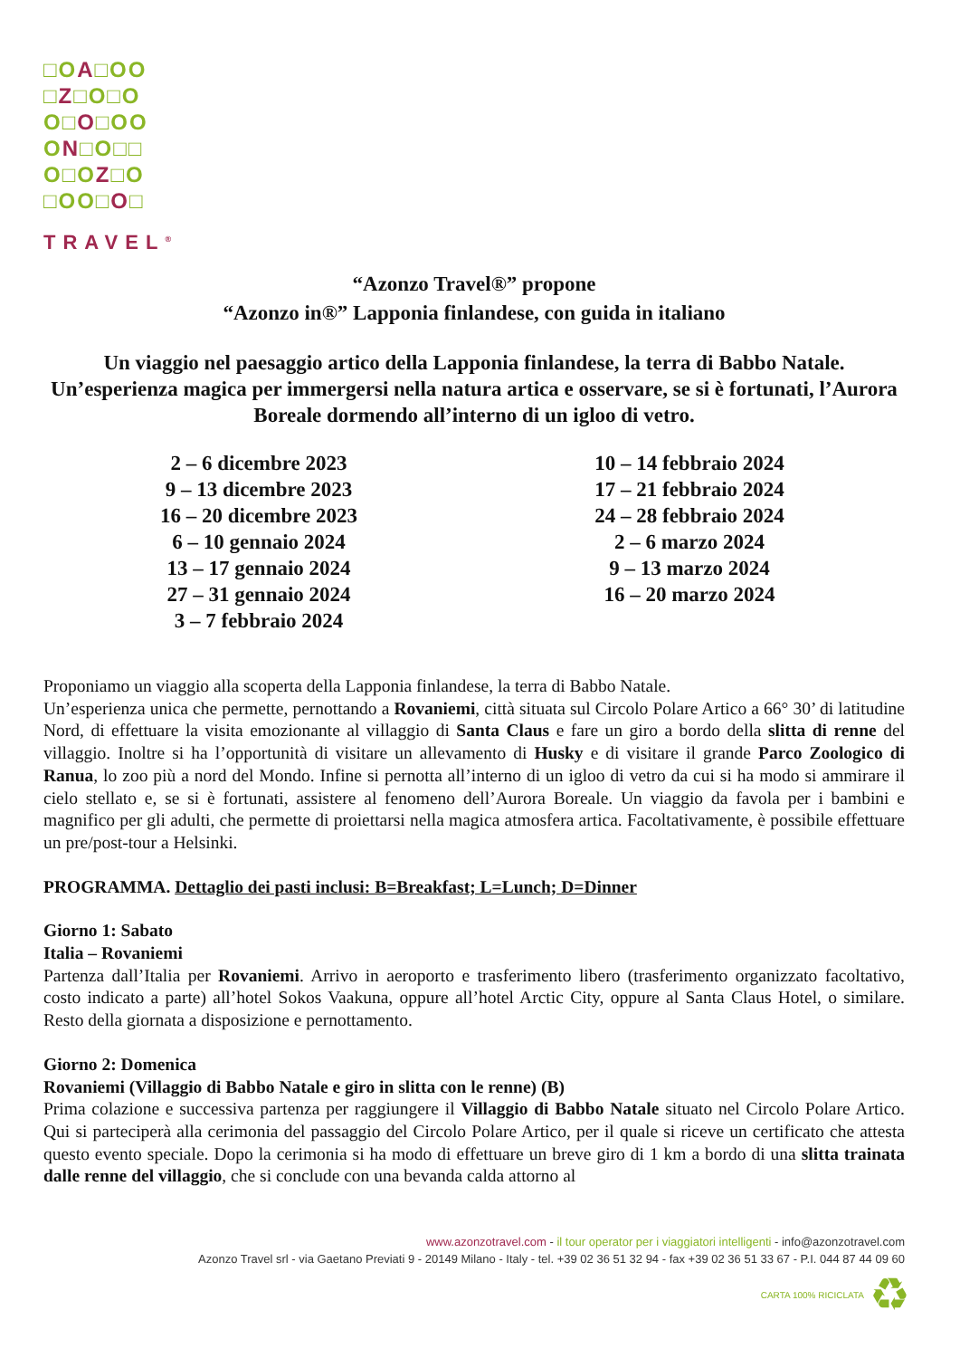□OA□OO
□Z□O□O
O□O□OO
ON□O□□
O□OZ□O
□OO□O□
TRAVEL<sup>®</sup>
“Azonzo Travel®” propone
“Azonzo in®” Lapponia finlandese, con guida in italiano
Un viaggio nel paesaggio artico della Lapponia finlandese, la terra di Babbo Natale.
Un’esperienza magica per immergersi nella natura artica e osservare, se si è fortunati, l’Aurora Boreale dormendo all’interno di un igloo di vetro.
2 – 6 dicembre 2023
9 – 13 dicembre 2023
16 – 20 dicembre 2023
6 – 10 gennaio 2024
13 – 17 gennaio 2024
27 – 31 gennaio 2024
3 – 7 febbraio 2024
10 – 14 febbraio 2024
17 – 21 febbraio 2024
24 – 28 febbraio 2024
2 – 6 marzo 2024
9 – 13 marzo 2024
16 – 20 marzo 2024
Proponiamo un viaggio alla scoperta della Lapponia finlandese, la terra di Babbo Natale.
Un’esperienza unica che permette, pernottando a Rovaniemi, città situata sul Circolo Polare Artico a 66° 30’ di latitudine Nord, di effettuare la visita emozionante al villaggio di Santa Claus e fare un giro a bordo della slitta di renne del villaggio. Inoltre si ha l’opportunità di visitare un allevamento di Husky e di visitare il grande Parco Zoologico di Ranua, lo zoo più a nord del Mondo. Infine si pernotta all’interno di un igloo di vetro da cui si ha modo si ammirare il cielo stellato e, se si è fortunati, assistere al fenomeno dell’Aurora Boreale. Un viaggio da favola per i bambini e magnifico per gli adulti, che permette di proiettarsi nella magica atmosfera artica. Facoltativamente, è possibile effettuare un pre/post-tour a Helsinki.
PROGRAMMA. Dettaglio dei pasti inclusi: B=Breakfast; L=Lunch; D=Dinner
Giorno 1: Sabato
Italia – Rovaniemi
Partenza dall’Italia per Rovaniemi. Arrivo in aeroporto e trasferimento libero (trasferimento organizzato facoltativo, costo indicato a parte) all’hotel Sokos Vaakuna, oppure all’hotel Arctic City, oppure al Santa Claus Hotel, o similare. Resto della giornata a disposizione e pernottamento.
Giorno 2: Domenica
Rovaniemi (Villaggio di Babbo Natale e giro in slitta con le renne) (B)
Prima colazione e successiva partenza per raggiungere il Villaggio di Babbo Natale situato nel Circolo Polare Artico. Qui si parteciperà alla cerimonia del passaggio del Circolo Polare Artico, per il quale si riceve un certificato che attesta questo evento speciale. Dopo la cerimonia si ha modo di effettuare un breve giro di 1 km a bordo di una slitta trainata dalle renne del villaggio, che si conclude con una bevanda calda attorno al
www.azonzotravel.com - il tour operator per i viaggiatori intelligenti - info@azonzotravel.com
Azonzo Travel srl - via Gaetano Previati 9 - 20149 Milano - Italy - tel. +39 02 36 51 32 94 - fax +39 02 36 51 33 67 - P.I. 044 87 44 09 60
CARTA 100% RICICLATA ♻